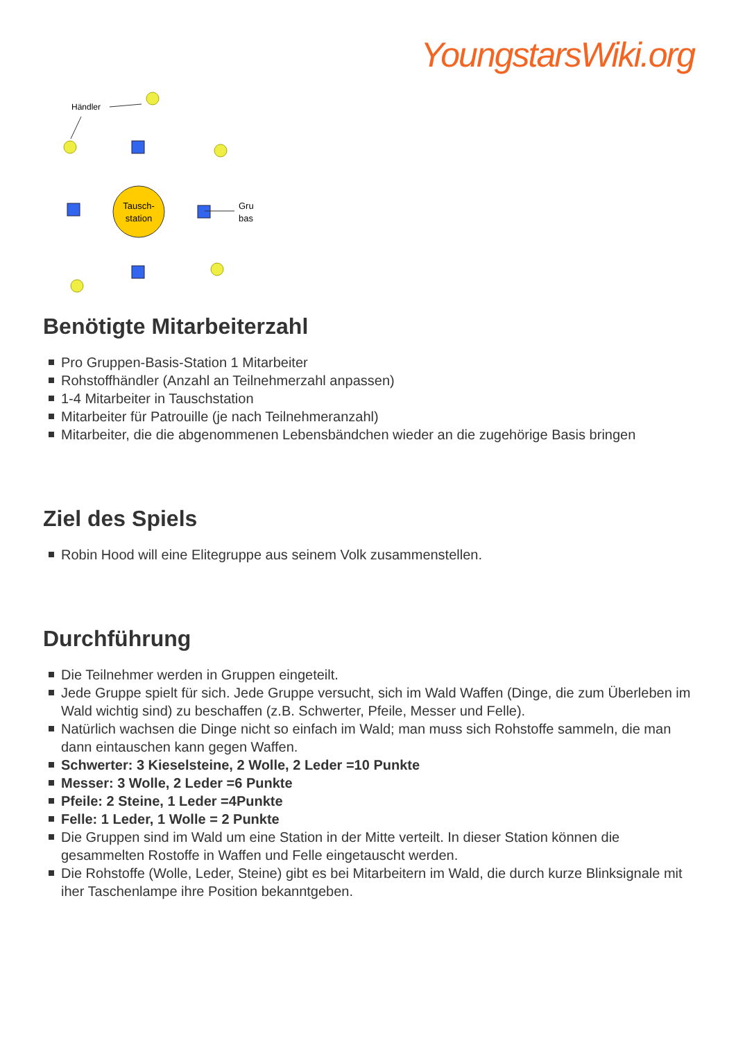YoungstarsWiki.org
Händler
Tausch-
station
Gru
bas
Benötigte Mitarbeiterzahl
Pro Gruppen-Basis-Station 1 Mitarbeiter
Rohstoffhändler (Anzahl an Teilnehmerzahl anpassen)
1-4 Mitarbeiter in Tauschstation
Mitarbeiter für Patrouille (je nach Teilnehmeranzahl)
Mitarbeiter, die die abgenommenen Lebensbändchen wieder an die zugehörige Basis bringen
Ziel des Spiels
Robin Hood will eine Elitegruppe aus seinem Volk zusammenstellen.
Durchführung
Die Teilnehmer werden in Gruppen eingeteilt.
Jede Gruppe spielt für sich. Jede Gruppe versucht, sich im Wald Waffen (Dinge, die zum Überleben im Wald wichtig sind) zu beschaffen (z.B. Schwerter, Pfeile, Messer und Felle).
Natürlich wachsen die Dinge nicht so einfach im Wald; man muss sich Rohstoffe sammeln, die man dann eintauschen kann gegen Waffen.
Schwerter: 3 Kieselsteine, 2 Wolle, 2 Leder =10 Punkte
Messer: 3 Wolle, 2 Leder =6 Punkte
Pfeile: 2 Steine, 1 Leder =4Punkte
Felle: 1 Leder, 1 Wolle = 2 Punkte
Die Gruppen sind im Wald um eine Station in der Mitte verteilt. In dieser Station können die gesammelten Rostoffe in Waffen und Felle eingetauscht werden.
Die Rohstoffe (Wolle, Leder, Steine) gibt es bei Mitarbeitern im Wald, die durch kurze Blinksignale mit iher Taschenlampe ihre Position bekanntgeben.